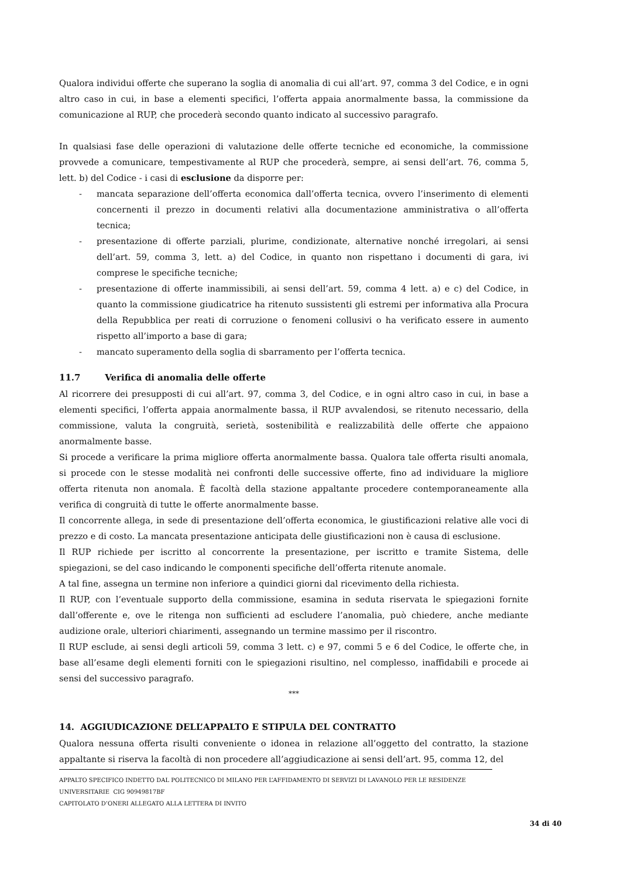Qualora individui offerte che superano la soglia di anomalia di cui all’art. 97, comma 3 del Codice, e in ogni altro caso in cui, in base a elementi specifici, l’offerta appaia anormalmente bassa, la commissione da comunicazione al RUP, che procederà secondo quanto indicato al successivo paragrafo.
In qualsiasi fase delle operazioni di valutazione delle offerte tecniche ed economiche, la commissione provvede a comunicare, tempestivamente al RUP che procederà, sempre, ai sensi dell’art. 76, comma 5, lett. b) del Codice - i casi di esclusione da disporre per:
- mancata separazione dell’offerta economica dall’offerta tecnica, ovvero l’inserimento di elementi concernenti il prezzo in documenti relativi alla documentazione amministrativa o all’offerta tecnica;
- presentazione di offerte parziali, plurime, condizionate, alternative nonché irregolari, ai sensi dell’art. 59, comma 3, lett. a) del Codice, in quanto non rispettano i documenti di gara, ivi comprese le specifiche tecniche;
- presentazione di offerte inammissibili, ai sensi dell’art. 59, comma 4 lett. a) e c) del Codice, in quanto la commissione giudicatrice ha ritenuto sussistenti gli estremi per informativa alla Procura della Repubblica per reati di corruzione o fenomeni collusivi o ha verificato essere in aumento rispetto all’importo a base di gara;
- mancato superamento della soglia di sbarramento per l’offerta tecnica.
11.7 Verifica di anomalia delle offerte
Al ricorrere dei presupposti di cui all’art. 97, comma 3, del Codice, e in ogni altro caso in cui, in base a elementi specifici, l’offerta appaia anormalmente bassa, il RUP avvalendosi, se ritenuto necessario, della commissione, valuta la congruità, serietà, sostenibilità e realizzabilità delle offerte che appaiono anormalmente basse.
Si procede a verificare la prima migliore offerta anormalmente bassa. Qualora tale offerta risulti anomala, si procede con le stesse modalità nei confronti delle successive offerte, fino ad individuare la migliore offerta ritenuta non anomala. È facoltà della stazione appaltante procedere contemporaneamente alla verifica di congruità di tutte le offerte anormalmente basse.
Il concorrente allega, in sede di presentazione dell’offerta economica, le giustificazioni relative alle voci di prezzo e di costo. La mancata presentazione anticipata delle giustificazioni non è causa di esclusione.
Il RUP richiede per iscritto al concorrente la presentazione, per iscritto e tramite Sistema, delle spiegazioni, se del caso indicando le componenti specifiche dell’offerta ritenute anomale.
A tal fine, assegna un termine non inferiore a quindici giorni dal ricevimento della richiesta.
Il RUP, con l’eventuale supporto della commissione, esamina in seduta riservata le spiegazioni fornite dall’offerente e, ove le ritenga non sufficienti ad escludere l’anomalia, può chiedere, anche mediante audizione orale, ulteriori chiarimenti, assegnando un termine massimo per il riscontro.
Il RUP esclude, ai sensi degli articoli 59, comma 3 lett. c) e 97, commi 5 e 6 del Codice, le offerte che, in base all’esame degli elementi forniti con le spiegazioni risultino, nel complesso, inaffidabili e procede ai sensi del successivo paragrafo.
***
14. AGGIUDICAZIONE DELL’APPALTO E STIPULA DEL CONTRATTO
Qualora nessuna offerta risulti conveniente o idonea in relazione all’oggetto del contratto, la stazione appaltante si riserva la facoltà di non procedere all’aggiudicazione ai sensi dell’art. 95, comma 12, del
APPALTO SPECIFICO INDETTO DAL POLITECNICO DI MILANO PER L’AFFIDAMENTO DI SERVIZI DI LAVANOLO PER LE RESIDENZE UNIVERSITARIE CIG 90949817BF
CAPITOLATO D’ONERI ALLEGATO ALLA LETTERA DI INVITO
34 di 40